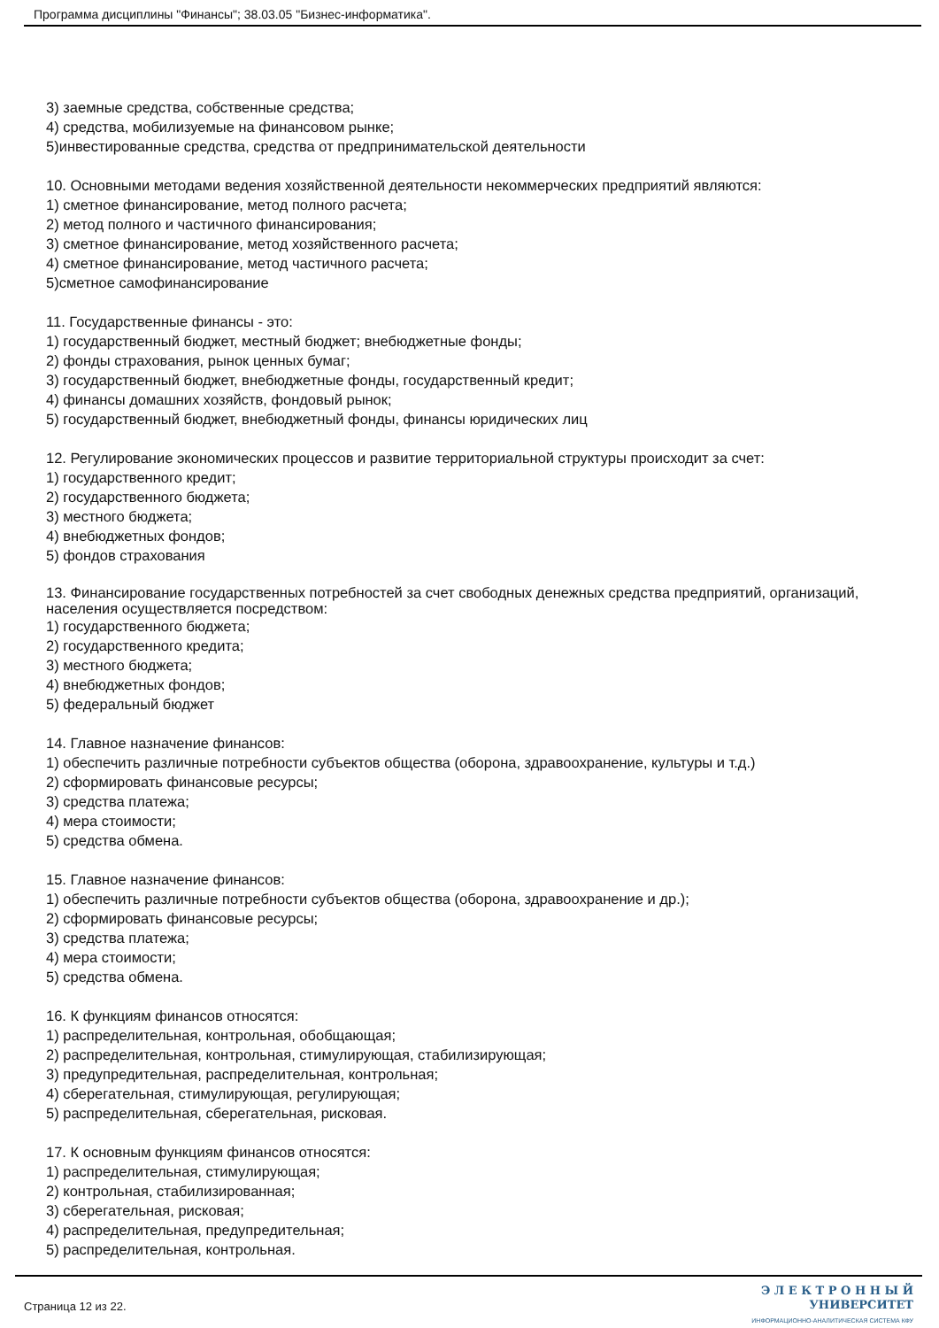Программа дисциплины "Финансы"; 38.03.05 "Бизнес-информатика".
3) заемные средства, собственные средства;
4) средства, мобилизуемые на финансовом рынке;
5)инвестированные средства, средства от предпринимательской деятельности
10. Основными методами ведения хозяйственной деятельности некоммерческих предприятий являются:
1) сметное финансирование, метод полного расчета;
2) метод полного и частичного финансирования;
3) сметное финансирование, метод хозяйственного расчета;
4) сметное финансирование, метод частичного расчета;
5)сметное самофинансирование
11. Государственные финансы - это:
1) государственный бюджет, местный бюджет; внебюджетные фонды;
2) фонды страхования, рынок ценных бумаг;
3) государственный бюджет, внебюджетные фонды, государственный кредит;
4) финансы домашних хозяйств, фондовый рынок;
5) государственный бюджет, внебюджетный фонды, финансы юридических лиц
12. Регулирование экономических процессов и развитие территориальной структуры происходит за счет:
1) государственного кредит;
2) государственного бюджета;
3) местного бюджета;
4) внебюджетных фондов;
5) фондов страхования
13. Финансирование государственных потребностей за счет свободных денежных средства предприятий, организаций, населения осуществляется посредством:
1) государственного бюджета;
2) государственного кредита;
3) местного бюджета;
4) внебюджетных фондов;
5) федеральный бюджет
14. Главное назначение финансов:
1) обеспечить различные потребности субъектов общества (оборона, здравоохранение, культуры и т.д.)
2) сформировать финансовые ресурсы;
3) средства платежа;
4) мера стоимости;
5) средства обмена.
15. Главное назначение финансов:
1) обеспечить различные потребности субъектов общества (оборона, здравоохранение и др.);
2) сформировать финансовые ресурсы;
3) средства платежа;
4) мера стоимости;
5) средства обмена.
16. К функциям финансов относятся:
1) распределительная, контрольная, обобщающая;
2) распределительная, контрольная, стимулирующая, стабилизирующая;
3) предупредительная, распределительная, контрольная;
4) сберегательная, стимулирующая, регулирующая;
5) распределительная, сберегательная, рисковая.
17. К основным функциям финансов относятся:
1) распределительная, стимулирующая;
2) контрольная, стабилизированная;
3) сберегательная, рисковая;
4) распределительная, предупредительная;
5) распределительная, контрольная.
Страница 12 из 22.
Э Л Е К Т Р О Н Н Ы Й
УНИВЕРСИТЕТ
ИНФОРМАЦИОННО-АНАЛИТИЧЕСКАЯ СИСТЕМА КФУ